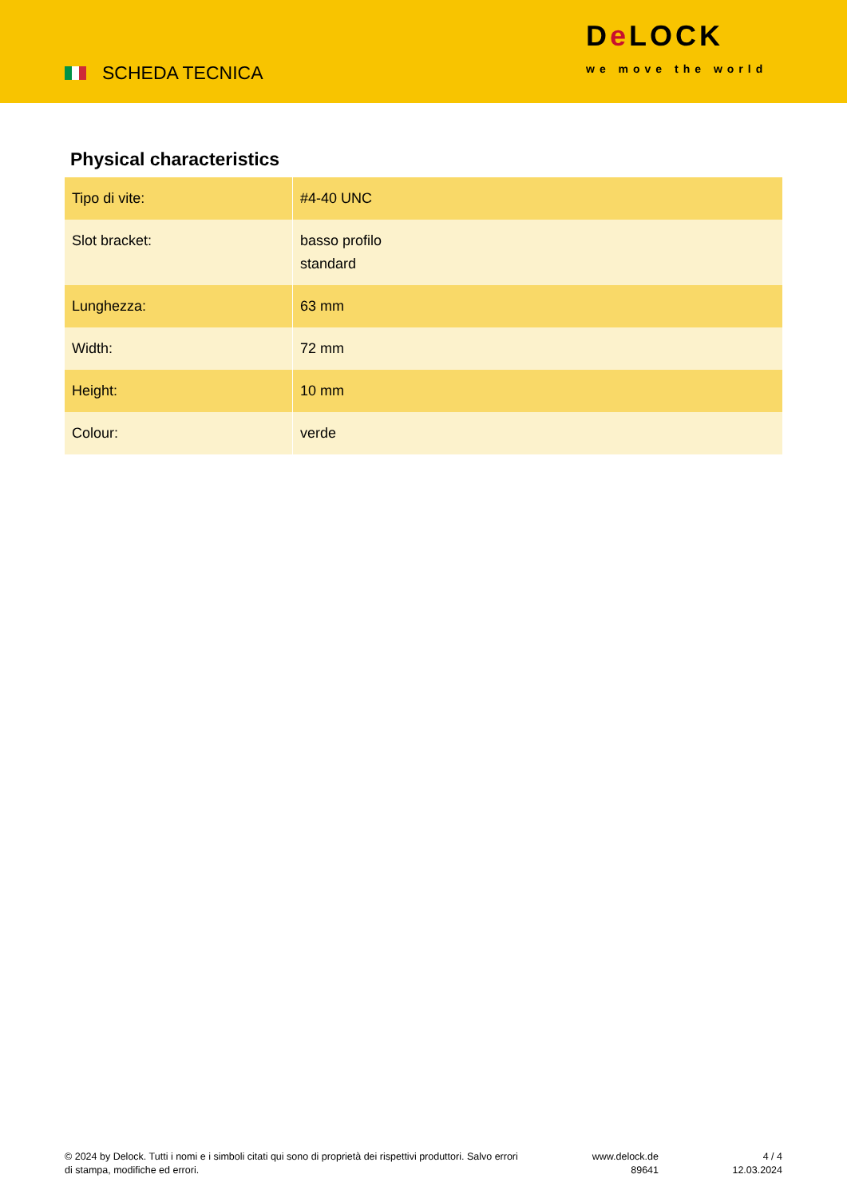SCHEDA TECNICA
De LOCK
we move the world
Physical characteristics
| Tipo di vite: | #4-40 UNC |
| Slot bracket: | basso profilo standard |
| Lunghezza: | 63 mm |
| Width: | 72 mm |
| Height: | 10 mm |
| Colour: | verde |
© 2024 by Delock. Tutti i nomi e i simboli citati qui sono di proprietà dei rispettivi produttori. Salvo errori di stampa, modifiche ed errori.
www.delock.de
89641
4 / 4
12.03.2024